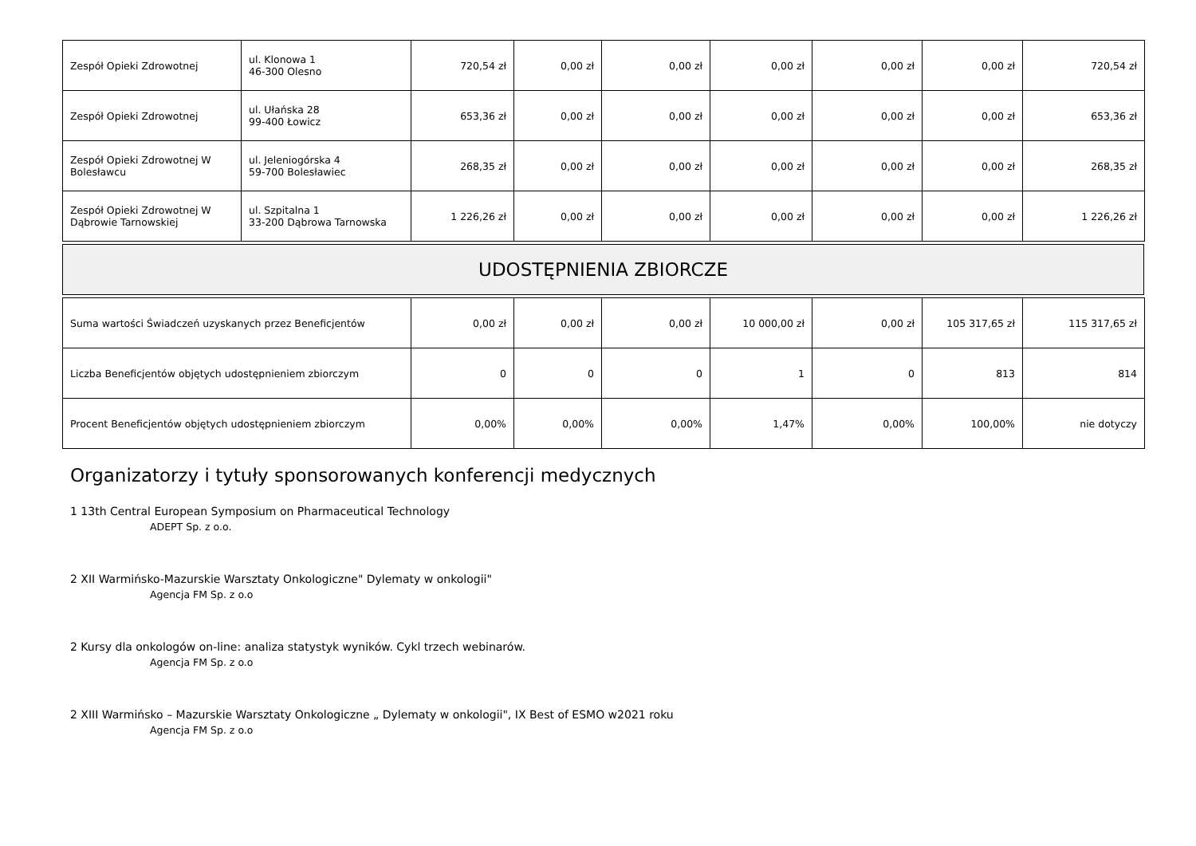| Zespół Opieki Zdrowotnej | ul. Klonowa 1 46-300 Olesno | 720,54 zł | 0,00 zł | 0,00 zł | 0,00 zł | 0,00 zł | 0,00 zł | 720,54 zł |
| Zespół Opieki Zdrowotnej | ul. Ułańska 28 99-400 Łowicz | 653,36 zł | 0,00 zł | 0,00 zł | 0,00 zł | 0,00 zł | 0,00 zł | 653,36 zł |
| Zespół Opieki Zdrowotnej W Bolesławcu | ul. Jeleniogórska 4 59-700 Bolesławiec | 268,35 zł | 0,00 zł | 0,00 zł | 0,00 zł | 0,00 zł | 0,00 zł | 268,35 zł |
| Zespół Opieki Zdrowotnej W Dąbrowie Tarnowskiej | ul. Szpitalna 1 33-200 Dąbrowa Tarnowska | 1 226,26 zł | 0,00 zł | 0,00 zł | 0,00 zł | 0,00 zł | 0,00 zł | 1 226,26 zł |
UDOSTĘPNIENIA ZBIORCZE
| Suma wartości Świadczeń uzyskanych przez Beneficjentów | 0,00 zł | 0,00 zł | 0,00 zł | 10 000,00 zł | 0,00 zł | 105 317,65 zł | 115 317,65 zł |
| Liczba Beneficjentów objętych udostępnieniem zbiorczym | 0 | 0 | 0 | 1 | 0 | 813 | 814 |
| Procent Beneficjentów objętych udostępnieniem zbiorczym | 0,00% | 0,00% | 0,00% | 1,47% | 0,00% | 100,00% | nie dotyczy |
Organizatorzy i tytuły sponsorowanych konferencji medycznych
1 13th Central European Symposium on Pharmaceutical Technology
ADEPT Sp. z o.o.
2 XII Warmińsko-Mazurskie Warsztaty Onkologiczne" Dylematy w onkologii"
Agencja FM Sp. z o.o
2 Kursy dla onkologów on-line: analiza statystyk wyników. Cykl trzech webinarów.
Agencja FM Sp. z o.o
2 XIII Warmińsko – Mazurskie Warsztaty Onkologiczne „ Dylematy w onkologii", IX Best of ESMO w2021 roku
Agencja FM Sp. z o.o